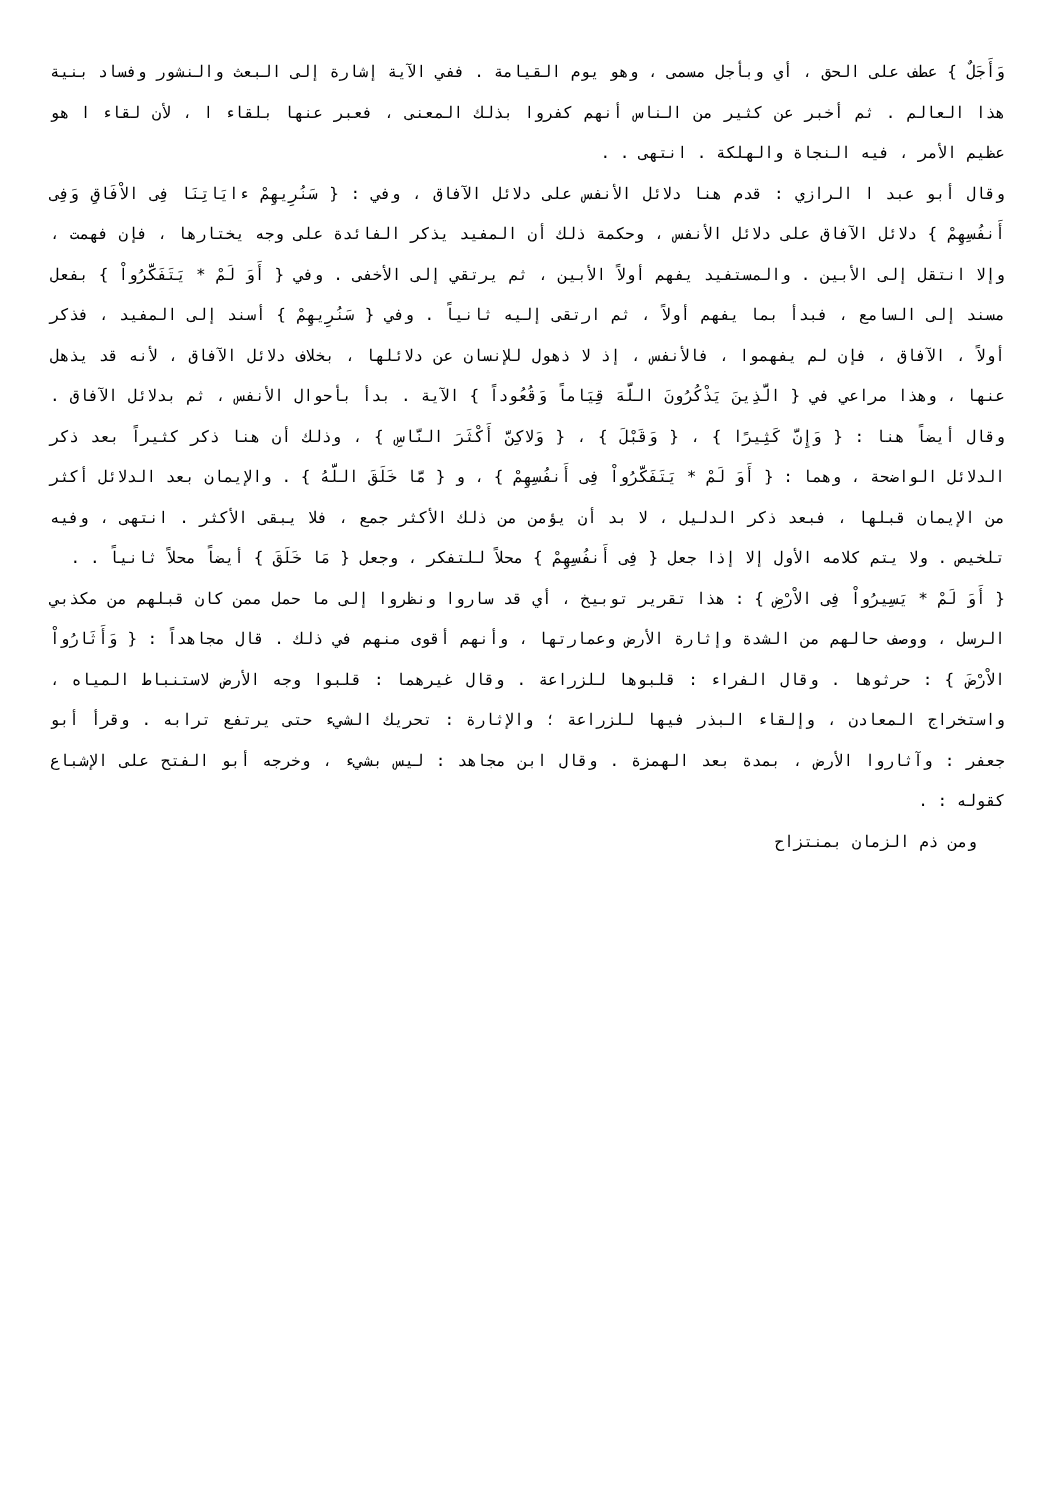وَأَجَلٌ } عطف على الحق ، أي وبأجل مسمى ، وهو يوم القيامة . ففي الآية إشارة إلى البعث والنشور وفساد بنية هذا العالم . ثم أخبر عن كثير من الناس أنهم كفروا بذلك المعنى ، فعبر عنها بلقاء ا ، لأن لقاء ا هو عظيم الأمر ، فيه النجاة والهلكة . انتهى . .
وقال أبو عبد ا الرازي : قدم هنا دلائل الأنفس على دلائل الآفاق ، وفي : { سَنُرِيهِمْ ءايَاتِنَا فِى الاْفَاقِ وَفِى أَنفُسِهِمْ } دلائل الآفاق على دلائل الأنفس ، وحكمة ذلك أن المفيد يذكر الفائدة على وجه يختارها ، فإن فهمت ، وإلا انتقل إلى الأبين . والمستفيد يفهم أولاً الأبين ، ثم يرتقي إلى الأخفى . وفي { أَوَ لَمْ * يَتَفَكَّرُواْ } بفعل مسند إلى السامع ، فبدأ بما يفهم أولاً ، ثم ارتقى إليه ثانياً . وفي { سَنُرِيهِمْ } أسند إلى المفيد ، فذكر أولاً ، الآفاق ، فإن لم يفهموا ، فالأنفس ، إذ لا ذهول للإنسان عن دلائلها ، بخلاف دلائل الآفاق ، لأنه قد يذهل عنها ، وهذا مراعي في { الَّذِينَ يَذْكُرُونَ اللَّهَ قِيَاماً وَقُعُوداً } الآية . بدأ بأحوال الأنفس ، ثم بدلائل الآفاق . وقال أيضاً هنا : { وَإِنَّ كَثِيرًا } ، { وَقَبْلَ } ، { وَلاكِنَّ أَكْثَرَ النَّاسِ } ، وذلك أن هنا ذكر كثيراً بعد ذكر الدلائل الواضحة ، وهما : { أَوَ لَمْ * يَتَفَكَّرُواْ فِى أَنفُسِهِمْ } ، و { مَّا خَلَقَ اللَّهُ } . والإيمان بعد الدلائل أكثر من الإيمان قبلها ، فبعد ذكر الدليل ، لا بد أن يؤمن من ذلك الأكثر جمع ، فلا يبقى الأكثر . انتهى ، وفيه تلخيص . ولا يتم كلامه الأول إلا إذا جعل { فِى أَنفُسِهِمْ } محلاً للتفكر ، وجعل { مَا خَلَقَ } أيضاً محلاً ثانياً . .
{ أَوَ لَمْ * يَسِيرُواْ فِى الاْرْضِ } : هذا تقرير توبيخ ، أي قد ساروا ونظروا إلى ما حمل ممن كان قبلهم من مكذبي الرسل ، ووصف حالهم من الشدة وإثارة الأرض وعمارتها ، وأنهم أقوى منهم في ذلك . قال مجاهداً : { وَأَثَارُواْ الاْرْضَ } : حرثوها . وقال الفراء : قلبوها للزراعة . وقال غيرهما : قلبوا وجه الأرض لاستنباط المياه ، واستخراج المعادن ، وإلقاء البذر فيها للزراعة ؛ والإثارة : تحريك الشيء حتى يرتفع ترابه . وقرأ أبو جعفر : وآثاروا الأرض ، بمدة بعد الهمزة . وقال ابن مجاهد : ليس بشيء ، وخرجه أبو الفتح على الإشباع كقوله : .
ومن ذم الزمان بمنتزاح